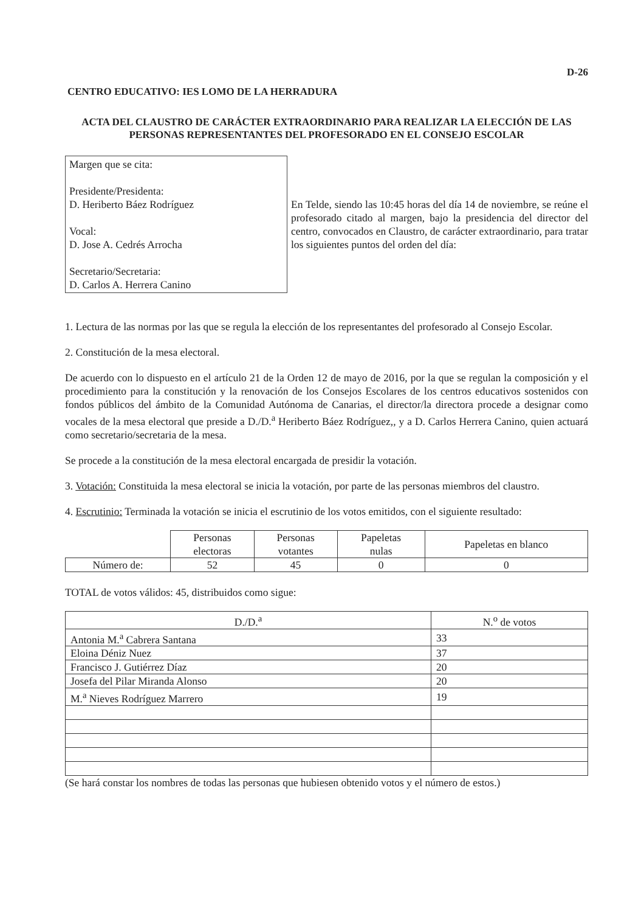D-26
CENTRO EDUCATIVO: IES LOMO DE LA HERRADURA
ACTA DEL CLAUSTRO DE CARÁCTER EXTRAORDINARIO PARA REALIZAR LA ELECCIÓN DE LAS PERSONAS REPRESENTANTES DEL PROFESORADO EN EL CONSEJO ESCOLAR
Margen que se cita:
Presidente/Presidenta:
D. Heriberto Báez Rodríguez
Vocal:
D. Jose A. Cedrés Arrocha
Secretario/Secretaria:
D. Carlos A. Herrera Canino
En Telde, siendo las 10:45 horas del día 14 de noviembre, se reúne el profesorado citado al margen, bajo la presidencia del director del centro, convocados en Claustro, de carácter extraordinario, para tratar los siguientes puntos del orden del día:
1. Lectura de las normas por las que se regula la elección de los representantes del profesorado al Consejo Escolar.
2. Constitución de la mesa electoral.
De acuerdo con lo dispuesto en el artículo 21 de la Orden 12 de mayo de 2016, por la que se regulan la composición y el procedimiento para la constitución y la renovación de los Consejos Escolares de los centros educativos sostenidos con fondos públicos del ámbito de la Comunidad Autónoma de Canarias, el director/la directora procede a designar como vocales de la mesa electoral que preside a D./D.<sup>a</sup> Heriberto Báez Rodríguez,, y a D. Carlos Herrera Canino, quien actuará como secretario/secretaria de la mesa.
Se procede a la constitución de la mesa electoral encargada de presidir la votación.
3. Votación: Constituida la mesa electoral se inicia la votación, por parte de las personas miembros del claustro.
4. Escrutinio: Terminada la votación se inicia el escrutinio de los votos emitidos, con el siguiente resultado:
| | Personas electoras | Personas votantes | Papeletas nulas | Papeletas en blanco |
| --- | --- | --- | --- | --- |
| Número de: | 52 | 45 | 0 | 0 |
TOTAL de votos válidos: 45, distribuidos como sigue:
| D./D.<sup>a</sup> | N.<sup>o</sup> de votos |
| --- | --- |
| Antonia M.<sup>a</sup> Cabrera Santana | 33 |
| Eloina Déniz Nuez | 37 |
| Francisco J. Gutiérrez Díaz | 20 |
| Josefa del Pilar Miranda Alonso | 20 |
| M.<sup>a</sup> Nieves Rodríguez Marrero | 19 |
(Se hará constar los nombres de todas las personas que hubiesen obtenido votos y el número de estos.)